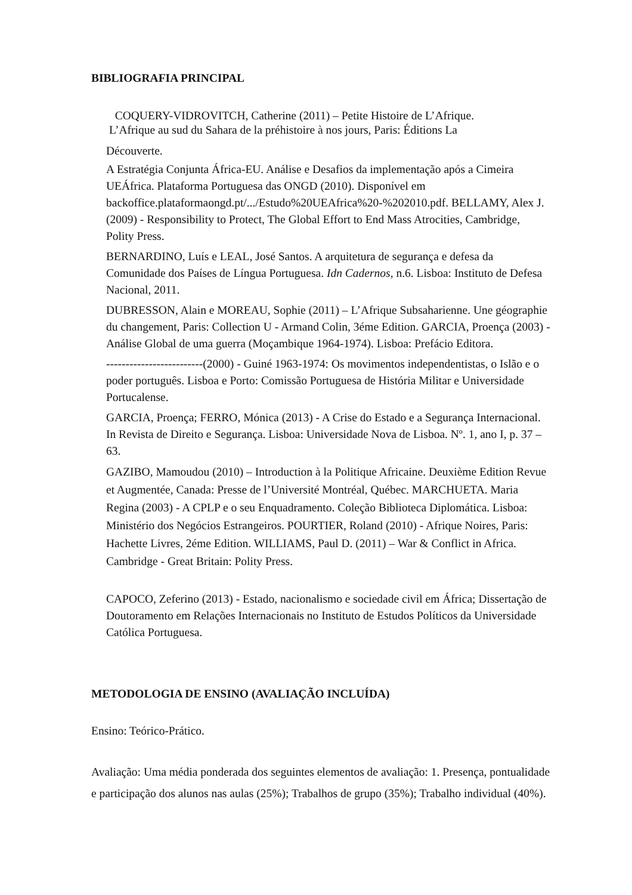BIBLIOGRAFIA PRINCIPAL
COQUERY-VIDROVITCH, Catherine (2011) – Petite Histoire de L’Afrique.
L’Afrique au sud du Sahara de la préhistoire à nos jours, Paris: Éditions La
Découverte.
A Estratégia Conjunta África-EU. Análise e Desafios da implementação após a Cimeira UEÁfrica. Plataforma Portuguesa das ONGD (2010). Disponível em backoffice.plataformaongd.pt/.../Estudo%20UEAfrica%20-%202010.pdf. BELLAMY, Alex J. (2009) - Responsibility to Protect, The Global Effort to End Mass Atrocities, Cambridge, Polity Press.
BERNARDINO, Luís e LEAL, José Santos. A arquitetura de segurança e defesa da Comunidade dos Países de Língua Portuguesa. Idn Cadernos, n.6. Lisboa: Instituto de Defesa Nacional, 2011.
DUBRESSON, Alain e MOREAU, Sophie (2011) – L’Afrique Subsaharienne. Une géographie du changement, Paris: Collection U - Armand Colin, 3éme Edition. GARCIA, Proença (2003) - Análise Global de uma guerra (Moçambique 1964-1974). Lisboa: Prefácio Editora.
-------------------------(2000) - Guiné 1963-1974: Os movimentos independentistas, o Islão e o poder português. Lisboa e Porto: Comissão Portuguesa de História Militar e Universidade Portucalense.
GARCIA, Proença; FERRO, Mónica (2013) - A Crise do Estado e a Segurança Internacional. In Revista de Direito e Segurança. Lisboa: Universidade Nova de Lisboa. Nº. 1, ano I, p. 37 – 63.
GAZIBO, Mamoudou (2010) – Introduction à la Politique Africaine. Deuxième Edition Revue et Augmentée, Canada: Presse de l’Université Montréal, Québec. MARCHUETA. Maria Regina (2003) - A CPLP e o seu Enquadramento. Coleção Biblioteca Diplomática. Lisboa: Ministério dos Negócios Estrangeiros. POURTIER, Roland (2010) - Afrique Noires, Paris: Hachette Livres, 2éme Edition. WILLIAMS, Paul D. (2011) – War & Conflict in Africa. Cambridge - Great Britain: Polity Press.
CAPOCO, Zeferino (2013) - Estado, nacionalismo e sociedade civil em África; Dissertação de Doutoramento em Relações Internacionais no Instituto de Estudos Políticos da Universidade Católica Portuguesa.
METODOLOGIA DE ENSINO (AVALIAÇÃO INCLUÍDA)
Ensino: Teórico-Prático.
Avaliação: Uma média ponderada dos seguintes elementos de avaliação: 1. Presença, pontualidade e participação dos alunos nas aulas (25%); Trabalhos de grupo (35%); Trabalho individual (40%).